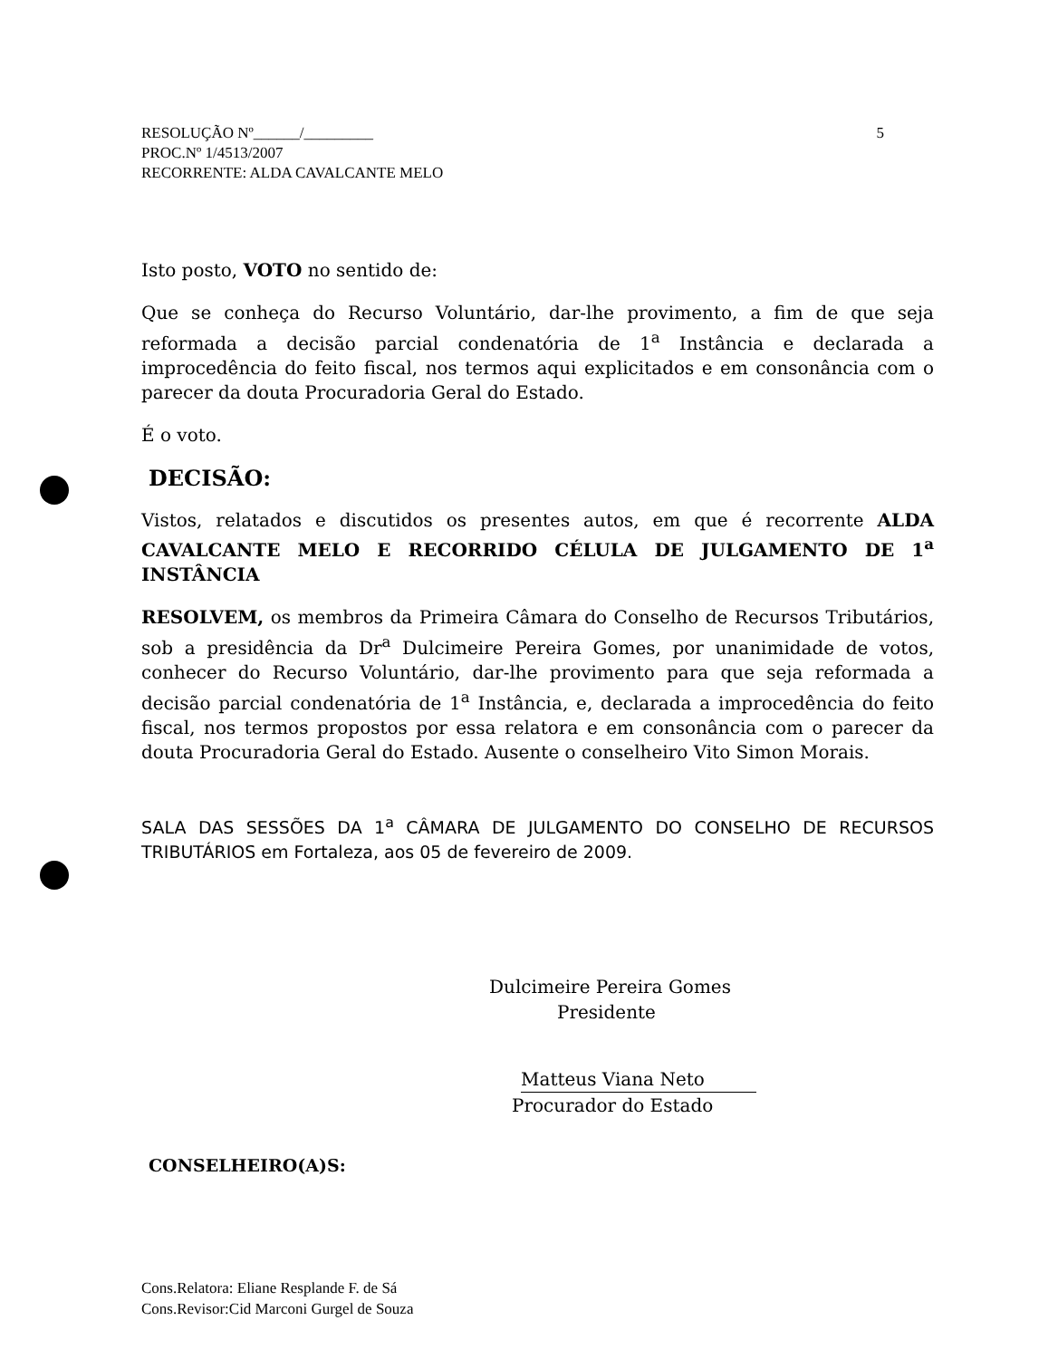5 RESOLUÇÃO Nº______/_________
PROC.Nº 1/4513/2007
RECORRENTE: ALDA CAVALCANTE MELO
Isto posto, VOTO no sentido de:
Que se conheça do Recurso Voluntário, dar-lhe provimento, a fim de que seja reformada a decisão parcial condenatória de 1<sup>a</sup> Instância e declarada a improcedência do feito fiscal, nos termos aqui explicitados e em consonância com o parecer da douta Procuradoria Geral do Estado.
É o voto.
DECISÃO:
Vistos, relatados e discutidos os presentes autos, em que é recorrente ALDA CAVALCANTE MELO E RECORRIDO CÉLULA DE JULGAMENTO DE 1<sup>a</sup> INSTÂNCIA
RESOLVEM, os membros da Primeira Câmara do Conselho de Recursos Tributários, sob a presidência da Dr<sup>a</sup> Dulcimeire Pereira Gomes, por unanimidade de votos, conhecer do Recurso Voluntário, dar-lhe provimento para que seja reformada a decisão parcial condenatória de 1<sup>a</sup> Instância, e, declarada a improcedência do feito fiscal, nos termos propostos por essa relatora e em consonância com o parecer da douta Procuradoria Geral do Estado. Ausente o conselheiro Vito Simon Morais.
SALA DAS SESSÕES DA 1<sup>a</sup> CÂMARA DE JULGAMENTO DO CONSELHO DE RECURSOS TRIBUTÁRIOS em Fortaleza, aos 05 de fevereiro de 2009.
Dulcimeire Pereira Gomes
Presidente
Matteus Viana Neto
Procurador do Estado
CONSELHEIRO(A)S:
Cons.Relatora: Eliane Resplande F. de Sá
Cons.Revisor:Cid Marconi Gurgel de Souza